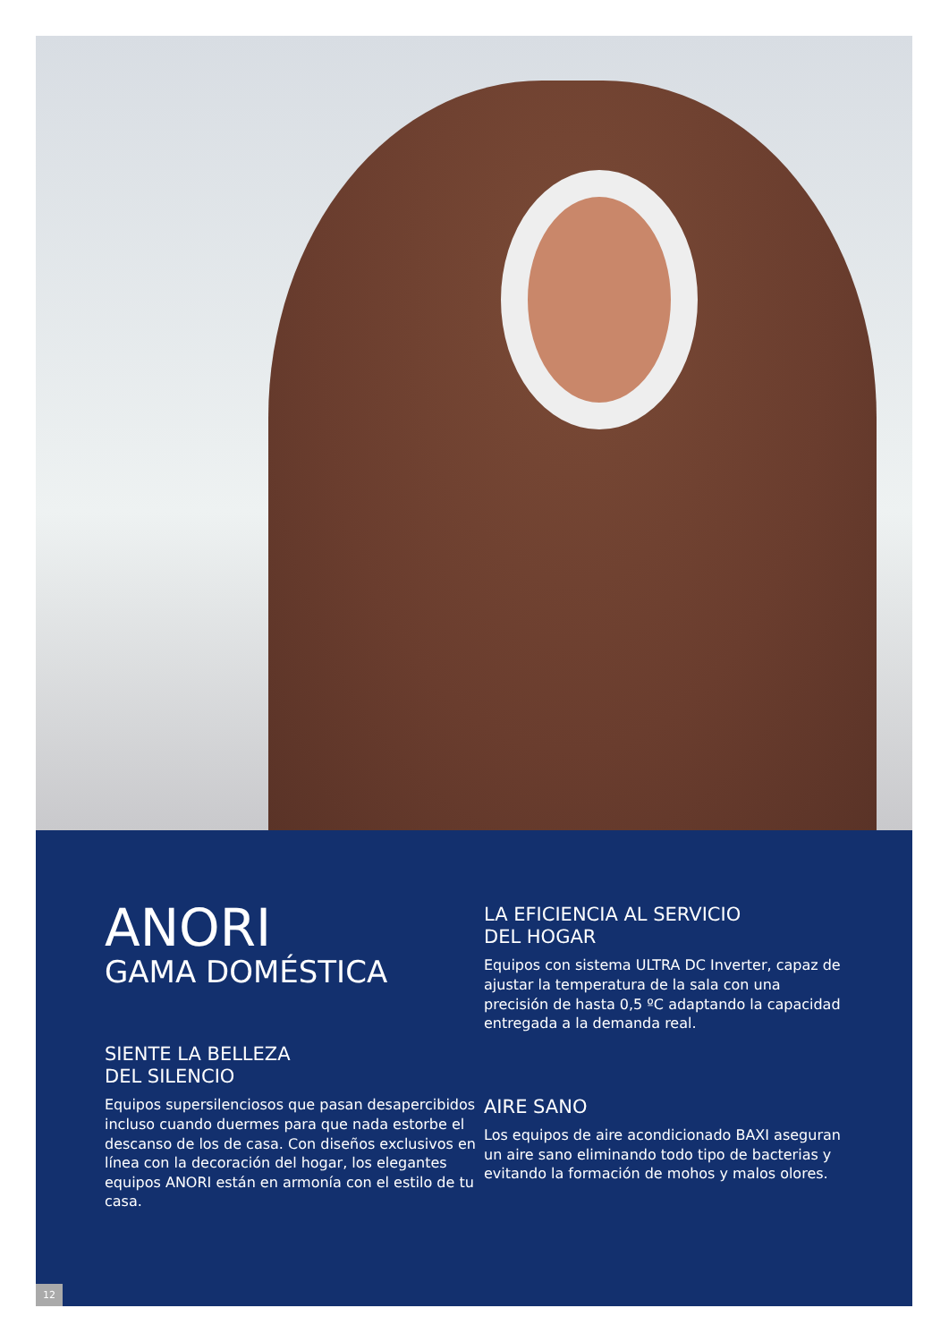ANORI
GAMA DOMÉSTICA
SIENTE LA BELLEZA
DEL SILENCIO
Equipos supersilenciosos que pasan desapercibidos incluso cuando duermes para que nada estorbe el descanso de los de casa. Con diseños exclusivos en línea con la decoración del hogar, los elegantes equipos ANORI están en armonía con el estilo de tu casa.
LA EFICIENCIA AL SERVICIO
DEL HOGAR
Equipos con sistema ULTRA DC Inverter, capaz de ajustar la temperatura de la sala con una precisión de hasta 0,5 ºC adaptando la capacidad entregada a la demanda real.
AIRE SANO
Los equipos de aire acondicionado BAXI aseguran un aire sano eliminando todo tipo de bacterias y evitando la formación de mohos y malos olores.
12